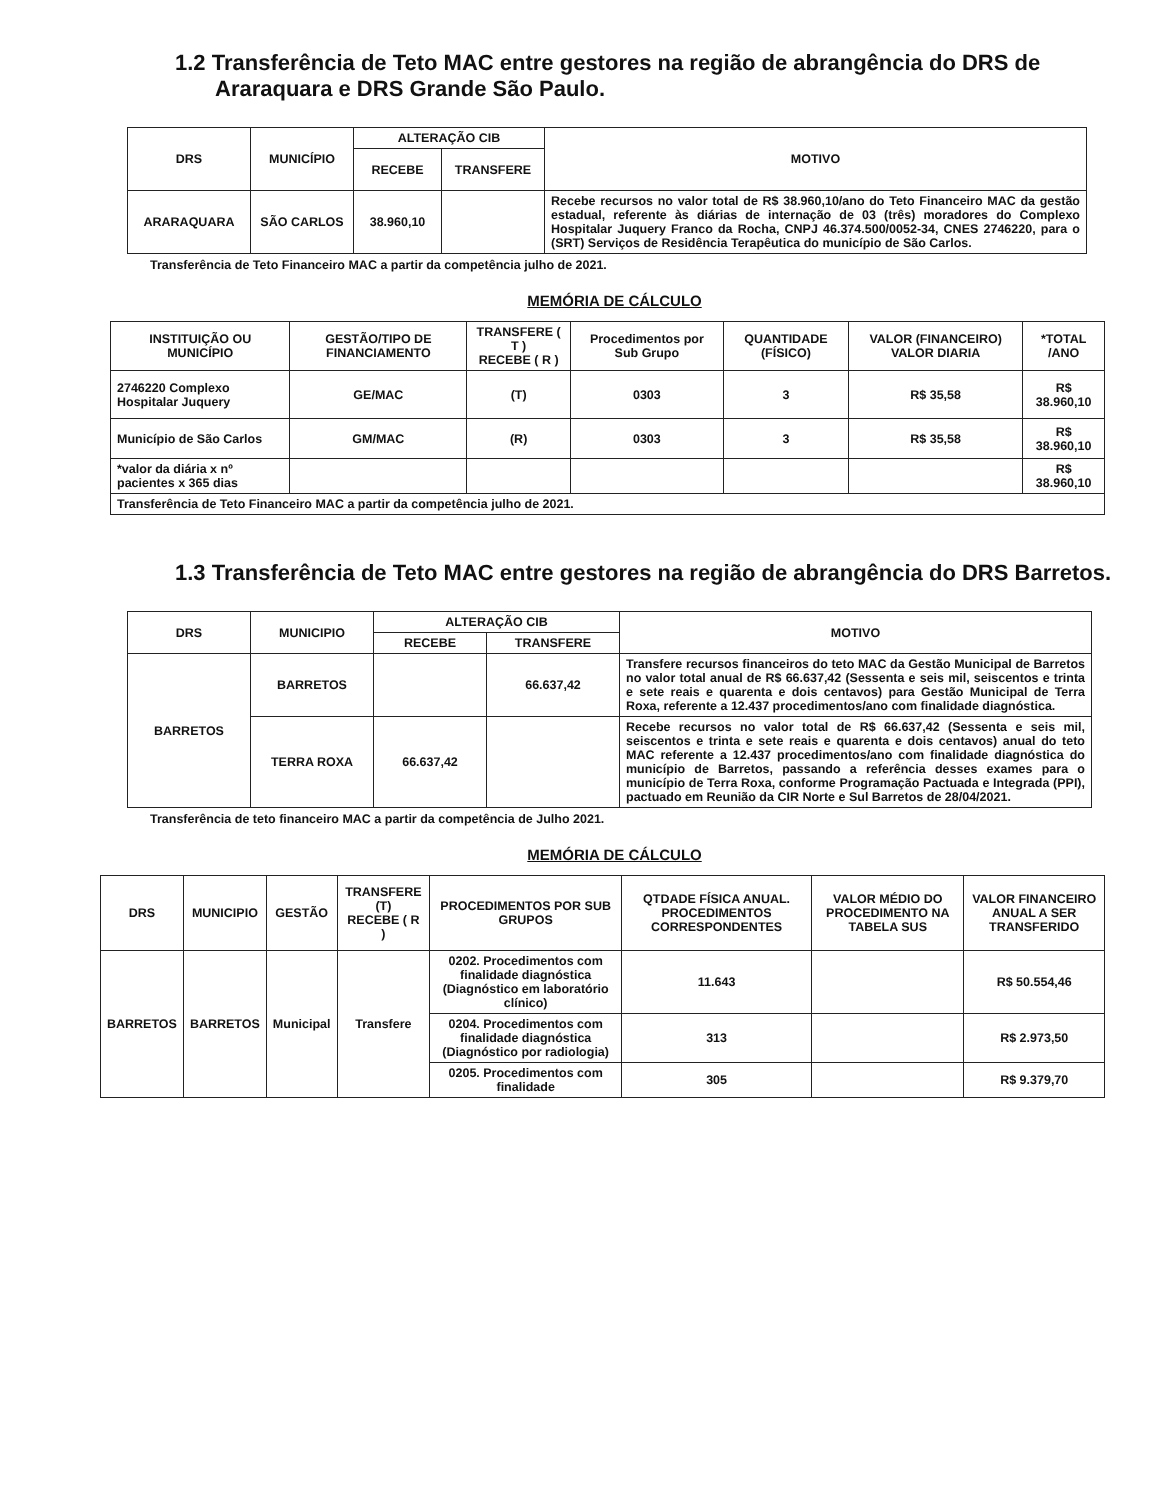1.2 Transferência de Teto MAC entre gestores na região de abrangência do DRS de Araraquara e DRS Grande São Paulo.
| DRS | MUNICÍPIO | ALTERAÇÃO CIB | | MOTIVO |
| --- | --- | --- | --- | --- |
| | | RECEBE | TRANSFERE | |
| ARARAQUARA | SÃO CARLOS | 38.960,10 | | Recebe recursos no valor total de R$ 38.960,10/ano do Teto Financeiro MAC da gestão estadual, referente às diárias de internação de 03 (três) moradores do Complexo Hospitalar Juquery Franco da Rocha, CNPJ 46.374.500/0052-34, CNES 2746220, para o (SRT) Serviços de Residência Terapêutica do município de São Carlos. |
Transferência de Teto Financeiro MAC a partir da competência julho de 2021.
MEMÓRIA DE CÁLCULO
| INSTITUIÇÃO OU MUNICÍPIO | GESTÃO/TIPO DE FINANCIAMENTO | TRANSFERE ( T ) RECEBE ( R ) | Procedimentos por Sub Grupo | QUANTIDADE (FÍSICO) | VALOR (FINANCEIRO) VALOR DIARIA | *TOTAL /ANO |
| --- | --- | --- | --- | --- | --- | --- |
| 2746220 Complexo Hospitalar Juquery | GE/MAC | (T) | 0303 | 3 | R$ 35,58 | R$ 38.960,10 |
| Município de São Carlos | GM/MAC | (R) | 0303 | 3 | R$ 35,58 | R$ 38.960,10 |
| *valor da diária x nº pacientes x 365 dias | | | | | | R$ 38.960,10 |
| Transferência de Teto Financeiro MAC a partir da competência julho de 2021. | | | | | | |
1.3 Transferência de Teto MAC entre gestores na região de abrangência do DRS Barretos.
| DRS | MUNICIPIO | ALTERAÇÃO CIB | | MOTIVO |
| --- | --- | --- | --- | --- |
| | | RECEBE | TRANSFERE | |
| BARRETOS | BARRETOS | | 66.637,42 | Transfere recursos financeiros do teto MAC da Gestão Municipal de Barretos no valor total anual de R$ 66.637,42 (Sessenta e seis mil, seiscentos e trinta e sete reais e quarenta e dois centavos) para Gestão Municipal de Terra Roxa, referente a 12.437 procedimentos/ano com finalidade diagnóstica. |
| | TERRA ROXA | 66.637,42 | | Recebe recursos no valor total de R$ 66.637,42 (Sessenta e seis mil, seiscentos e trinta e sete reais e quarenta e dois centavos) anual do teto MAC referente a 12.437 procedimentos/ano com finalidade diagnóstica do município de Barretos, passando a referência desses exames para o município de Terra Roxa, conforme Programação Pactuada e Integrada (PPI), pactuado em Reunião da CIR Norte e Sul Barretos de 28/04/2021. |
Transferência de teto financeiro MAC a partir da competência de Julho 2021.
MEMÓRIA DE CÁLCULO
| DRS | MUNICIPIO | GESTÃO | TRANSFERE (T) RECEBE ( R ) | PROCEDIMENTOS POR SUB GRUPOS | QTDADE FÍSICA ANUAL. PROCEDIMENTOS CORRESPONDENTES | VALOR MÉDIO DO PROCEDIMENTO NA TABELA SUS | VALOR FINANCEIRO ANUAL A SER TRANSFERIDO |
| --- | --- | --- | --- | --- | --- | --- | --- |
| BARRETOS | BARRETOS | Municipal | Transfere | 0202. Procedimentos com finalidade diagnóstica (Diagnóstico em laboratório clínico) | 11.643 | | R$ 50.554,46 |
| | | | | 0204. Procedimentos com finalidade diagnóstica (Diagnóstico por radiologia) | 313 | | R$ 2.973,50 |
| | | | | 0205. Procedimentos com finalidade | 305 | | R$ 9.379,70 |